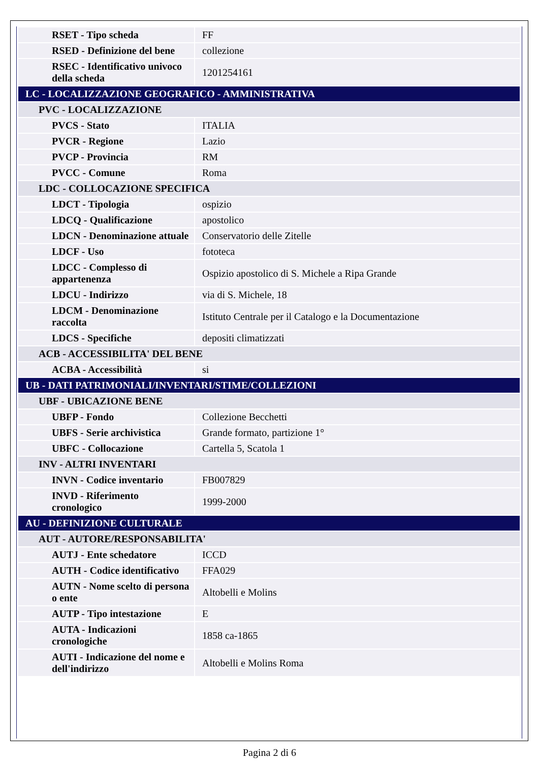| RSET - Tipo scheda | FF |
| RSED - Definizione del bene | collezione |
| RSEC - Identificativo univoco della scheda | 1201254161 |
| LC - LOCALIZZAZIONE GEOGRAFICO - AMMINISTRATIVA | |
| PVC - LOCALIZZAZIONE | |
| PVCS - Stato | ITALIA |
| PVCR - Regione | Lazio |
| PVCP - Provincia | RM |
| PVCC - Comune | Roma |
| LDC - COLLOCAZIONE SPECIFICA | |
| LDCT - Tipologia | ospizio |
| LDCQ - Qualificazione | apostolico |
| LDCN - Denominazione attuale | Conservatorio delle Zitelle |
| LDCF - Uso | fototeca |
| LDCC - Complesso di appartenenza | Ospizio apostolico di S. Michele a Ripa Grande |
| LDCU - Indirizzo | via di S. Michele, 18 |
| LDCM - Denominazione raccolta | Istituto Centrale per il Catalogo e la Documentazione |
| LDCS - Specifiche | depositi climatizzati |
| ACB - ACCESSIBILITA' DEL BENE | |
| ACBA - Accessibilità | si |
| UB - DATI PATRIMONIALI/INVENTARI/STIME/COLLEZIONI | |
| UBF - UBICAZIONE BENE | |
| UBFP - Fondo | Collezione Becchetti |
| UBFS - Serie archivistica | Grande formato, partizione 1° |
| UBFC - Collocazione | Cartella 5, Scatola 1 |
| INV - ALTRI INVENTARI | |
| INVN - Codice inventario | FB007829 |
| INVD - Riferimento cronologico | 1999-2000 |
| AU - DEFINIZIONE CULTURALE | |
| AUT - AUTORE/RESPONSABILITA' | |
| AUTJ - Ente schedatore | ICCD |
| AUTH - Codice identificativo | FFA029 |
| AUTN - Nome scelto di persona o ente | Altobelli e Molins |
| AUTP - Tipo intestazione | E |
| AUTA - Indicazioni cronologiche | 1858 ca-1865 |
| AUTI - Indicazione del nome e dell'indirizzo | Altobelli e Molins Roma |
Pagina 2 di 6